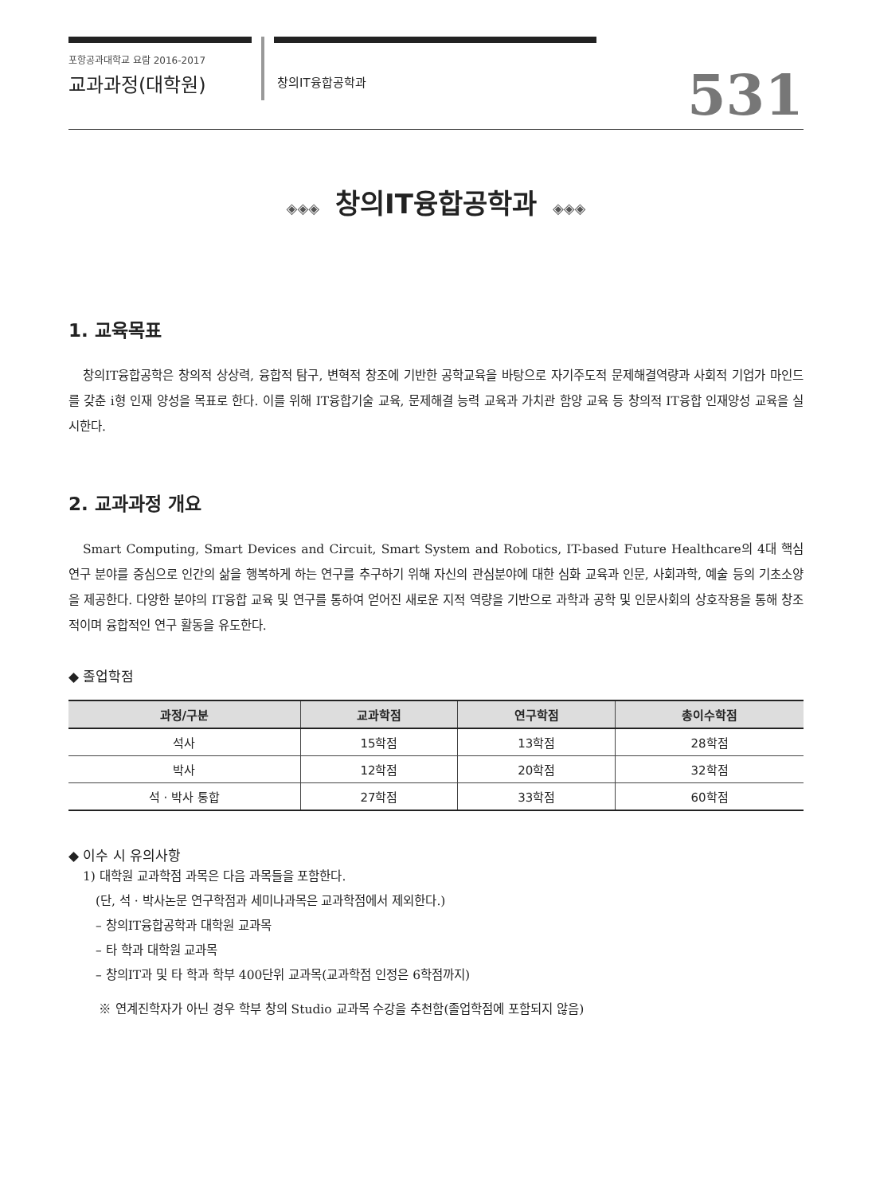포항공과대학교 요람 2016-2017
교과과정(대학원)
창의IT융합공학과 531
◈◈◈ 창의IT융합공학과 ◈◈◈
1. 교육목표
창의IT융합공학은 창의적 상상력, 융합적 탐구, 변혁적 창조에 기반한 공학교육을 바탕으로 자기주도적 문제해결역량과 사회적 기업가 마인드를 갖춘 i형 인재 양성을 목표로 한다. 이를 위해 IT융합기술 교육, 문제해결 능력 교육과 가치관 함양 교육 등 창의적 IT융합 인재양성 교육을 실시한다.
2. 교과과정 개요
Smart Computing, Smart Devices and Circuit, Smart System and Robotics, IT-based Future Healthcare의 4대 핵심 연구 분야를 중심으로 인간의 삶을 행복하게 하는 연구를 추구하기 위해 자신의 관심분야에 대한 심화 교육과 인문, 사회과학, 예술 등의 기초소양을 제공한다. 다양한 분야의 IT융합 교육 및 연구를 통하여 얻어진 새로운 지적 역량을 기반으로 과학과 공학 및 인문사회의 상호작용을 통해 창조적이며 융합적인 연구 활동을 유도한다.
◆ 졸업학점
| 과정/구분 | 교과학점 | 연구학점 | 총이수학점 |
| --- | --- | --- | --- |
| 석사 | 15학점 | 13학점 | 28학점 |
| 박사 | 12학점 | 20학점 | 32학점 |
| 석 · 박사 통합 | 27학점 | 33학점 | 60학점 |
◆ 이수 시 유의사항
1) 대학원 교과학점 과목은 다음 과목들을 포함한다.
(단, 석 · 박사논문 연구학점과 세미나과목은 교과학점에서 제외한다.)
– 창의IT융합공학과 대학원 교과목
– 타 학과 대학원 교과목
– 창의IT과 및 타 학과 학부 400단위 교과목(교과학점 인정은 6학점까지)
※ 연계진학자가 아닌 경우 학부 창의 Studio 교과목 수강을 추천함(졸업학점에 포함되지 않음)